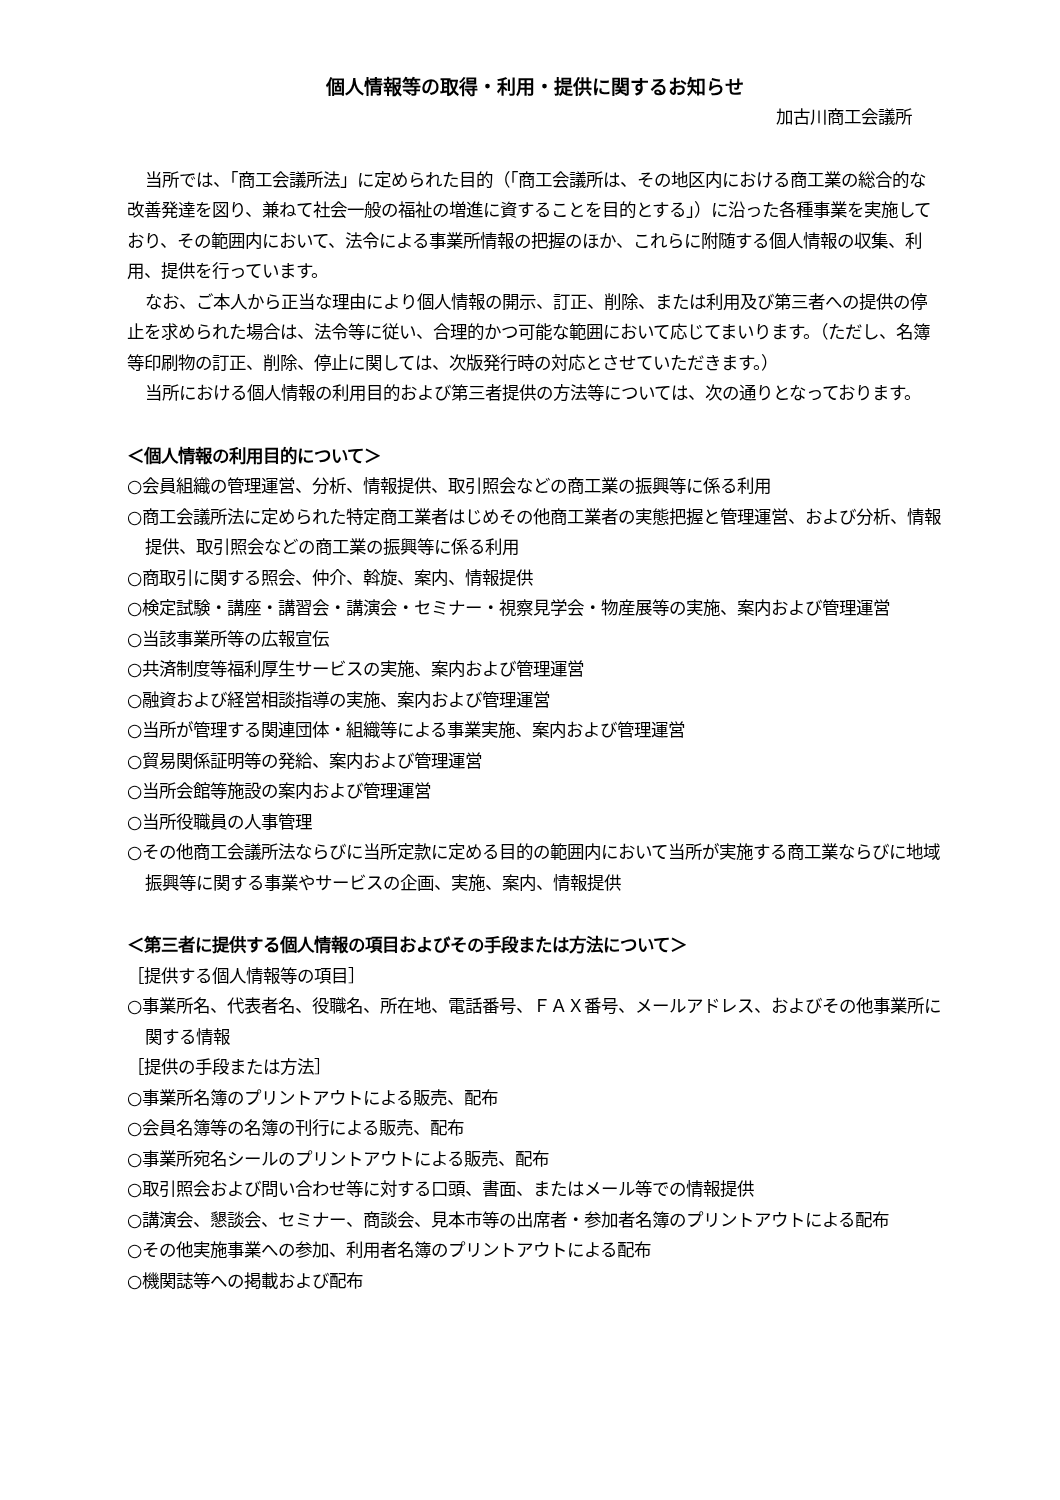個人情報等の取得・利用・提供に関するお知らせ
加古川商工会議所
当所では、「商工会議所法」に定められた目的（「商工会議所は、その地区内における商工業の総合的な改善発達を図り、兼ねて社会一般の福祉の増進に資することを目的とする」）に沿った各種事業を実施しており、その範囲内において、法令による事業所情報の把握のほか、これらに附随する個人情報の収集、利用、提供を行っています。
なお、ご本人から正当な理由により個人情報の開示、訂正、削除、または利用及び第三者への提供の停止を求められた場合は、法令等に従い、合理的かつ可能な範囲において応じてまいります。（ただし、名簿等印刷物の訂正、削除、停止に関しては、次版発行時の対応とさせていただきます。）
当所における個人情報の利用目的および第三者提供の方法等については、次の通りとなっております。
＜個人情報の利用目的について＞
○会員組織の管理運営、分析、情報提供、取引照会などの商工業の振興等に係る利用
○商工会議所法に定められた特定商工業者はじめその他商工業者の実態把握と管理運営、および分析、情報提供、取引照会などの商工業の振興等に係る利用
○商取引に関する照会、仲介、斡旋、案内、情報提供
○検定試験・講座・講習会・講演会・セミナー・視察見学会・物産展等の実施、案内および管理運営
○当該事業所等の広報宣伝
○共済制度等福利厚生サービスの実施、案内および管理運営
○融資および経営相談指導の実施、案内および管理運営
○当所が管理する関連団体・組織等による事業実施、案内および管理運営
○貿易関係証明等の発給、案内および管理運営
○当所会館等施設の案内および管理運営
○当所役職員の人事管理
○その他商工会議所法ならびに当所定款に定める目的の範囲内において当所が実施する商工業ならびに地域振興等に関する事業やサービスの企画、実施、案内、情報提供
＜第三者に提供する個人情報の項目およびその手段または方法について＞
［提供する個人情報等の項目］
○事業所名、代表者名、役職名、所在地、電話番号、ＦＡＸ番号、メールアドレス、およびその他事業所に関する情報
［提供の手段または方法］
○事業所名簿のプリントアウトによる販売、配布
○会員名簿等の名簿の刊行による販売、配布
○事業所宛名シールのプリントアウトによる販売、配布
○取引照会および問い合わせ等に対する口頭、書面、またはメール等での情報提供
○講演会、懇談会、セミナー、商談会、見本市等の出席者・参加者名簿のプリントアウトによる配布
○その他実施事業への参加、利用者名簿のプリントアウトによる配布
○機関誌等への掲載および配布